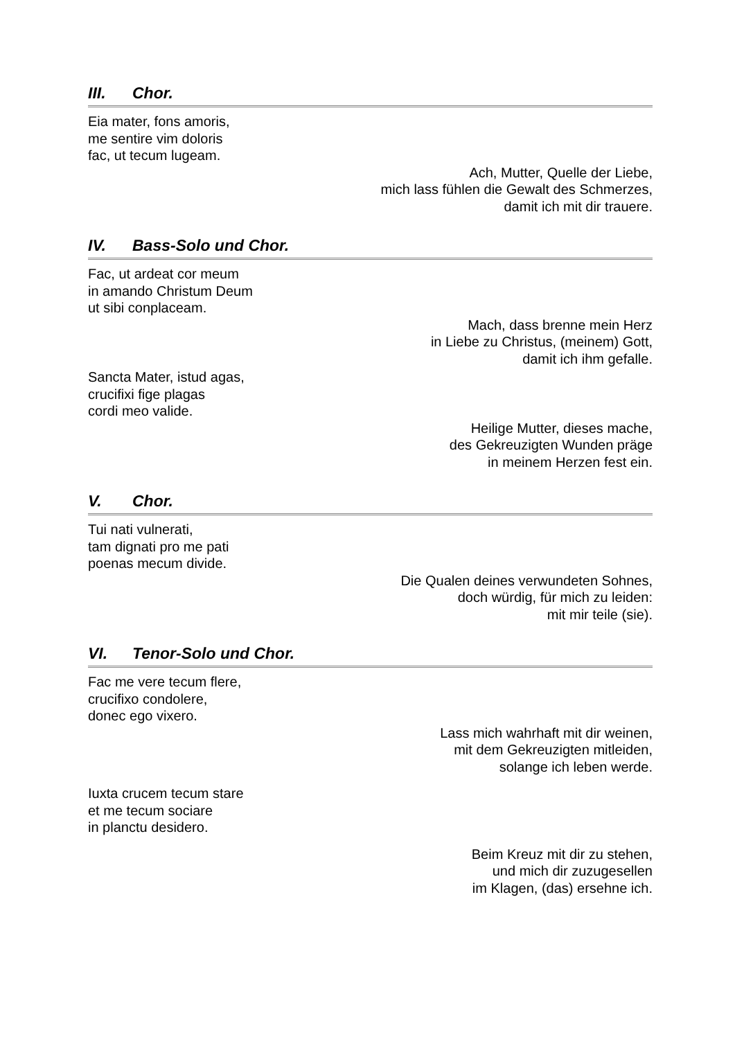III. Chor.
Eia mater, fons amoris,
me sentire vim doloris
fac, ut tecum lugeam.
Ach, Mutter, Quelle der Liebe,
mich lass fühlen die Gewalt des Schmerzes,
damit ich mit dir trauere.
IV. Bass-Solo und Chor.
Fac, ut ardeat cor meum
in amando Christum Deum
ut sibi conplaceam.
Mach, dass brenne mein Herz
in Liebe zu Christus, (meinem) Gott,
damit ich ihm gefalle.
Sancta Mater, istud agas,
crucifixi fige plagas
cordi meo valide.
Heilige Mutter, dieses mache,
des Gekreuzigten Wunden präge
in meinem Herzen fest ein.
V. Chor.
Tui nati vulnerati,
tam dignati pro me pati
poenas mecum divide.
Die Qualen deines verwundeten Sohnes,
doch würdig, für mich zu leiden:
mit mir teile (sie).
VI. Tenor-Solo und Chor.
Fac me vere tecum flere,
crucifixo condolere,
donec ego vixero.
Lass mich wahrhaft mit dir weinen,
mit dem Gekreuzigten mitleiden,
solange ich leben werde.
Iuxta crucem tecum stare
et me tecum sociare
in planctu desidero.
Beim Kreuz mit dir zu stehen,
und mich dir zuzugesellen
im Klagen, (das) ersehne ich.